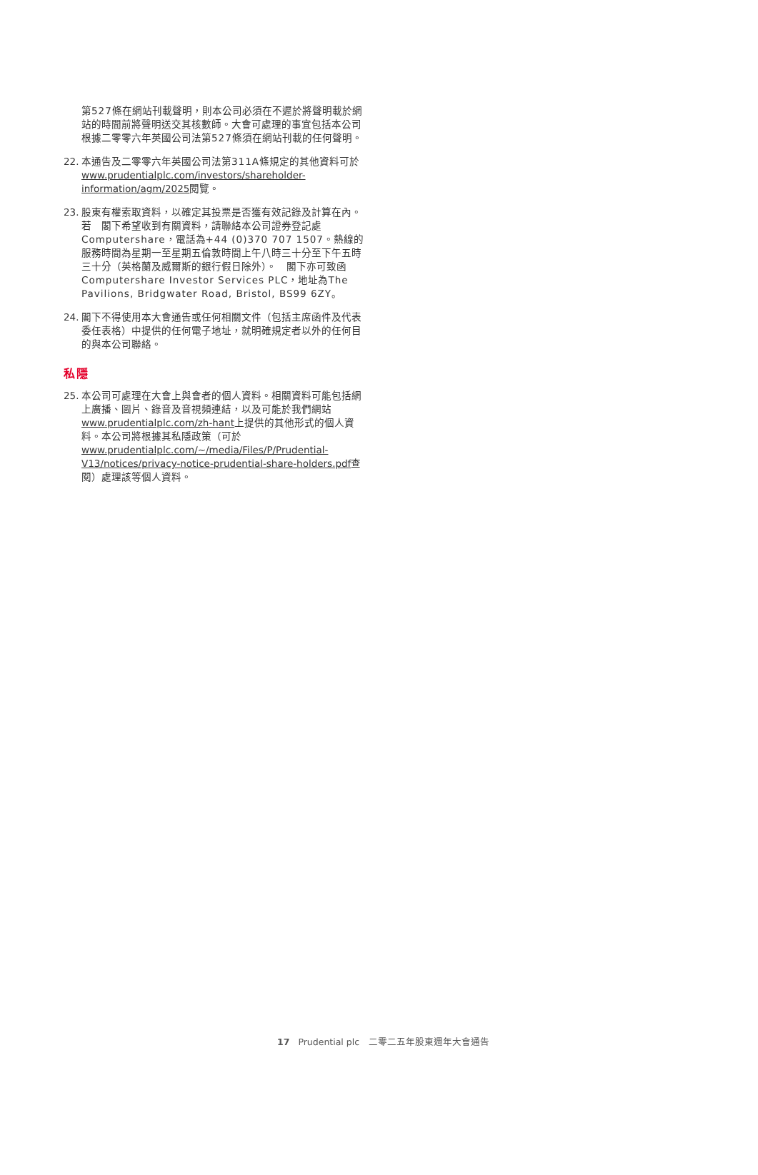第527條在網站刊載聲明，則本公司必須在不遲於將聲明載於網站的時間前將聲明送交其核數師。大會可處理的事宜包括本公司根據二零零六年英國公司法第527條須在網站刊載的任何聲明。
22.
本通告及二零零六年英國公司法第311A條規定的其他資料可於www.prudentialplc.com/investors/shareholder-information/agm/2025閱覽。
23.
股東有權索取資料，以確定其投票是否獲有效記錄及計算在內。若　閣下希望收到有關資料，請聯絡本公司證券登記處Computershare，電話為+44 (0)370 707 1507。熱線的服務時間為星期一至星期五倫敦時間上午八時三十分至下午五時三十分（英格蘭及威爾斯的銀行假日除外）。　閣下亦可致函Computershare Investor Services PLC，地址為The Pavilions, Bridgwater Road, Bristol, BS99 6ZY。
24.
閣下不得使用本大會通告或任何相關文件（包括主席函件及代表委任表格）中提供的任何電子地址，就明確規定者以外的任何目的與本公司聯絡。
私隱
25.
本公司可處理在大會上與會者的個人資料。相關資料可能包括網上廣播、圖片、錄音及音視頻連結，以及可能於我們網站www.prudentialplc.com/zh-hant上提供的其他形式的個人資料。本公司將根據其私隱政策（可於www.prudentialplc.com/~/media/Files/P/Prudential-V13/notices/privacy-notice-prudential-share-holders.pdf查閱）處理該等個人資料。
17 Prudential plc　二零二五年股東週年大會通告